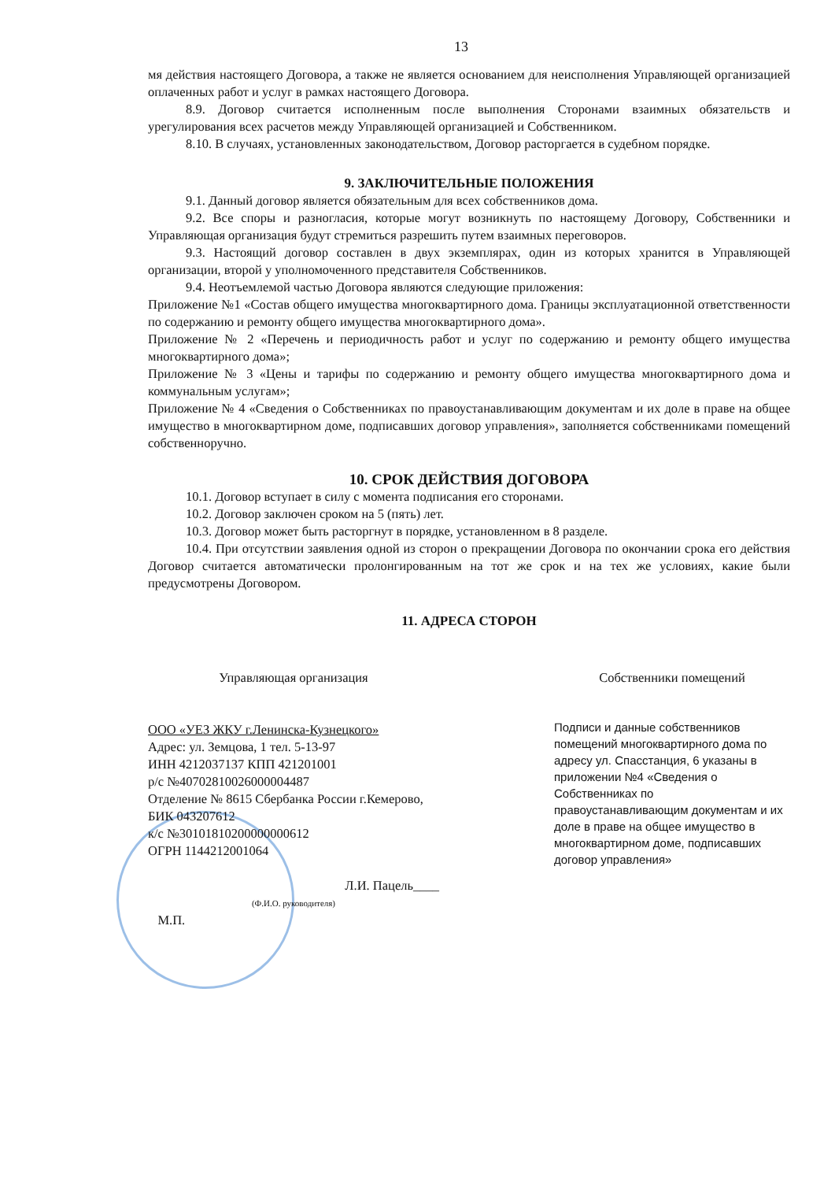13
мя действия настоящего Договора, а также не является основанием для неисполнения Управляющей организацией оплаченных работ и услуг в рамках настоящего Договора.
8.9. Договор считается исполненным после выполнения Сторонами взаимных обязательств и урегулирования всех расчетов между Управляющей организацией и Собственником.
8.10. В случаях, установленных законодательством, Договор расторгается в судебном порядке.
9. ЗАКЛЮЧИТЕЛЬНЫЕ ПОЛОЖЕНИЯ
9.1. Данный договор является обязательным для всех собственников дома.
9.2. Все споры и разногласия, которые могут возникнуть по настоящему Договору, Собственники и Управляющая организация будут стремиться разрешить путем взаимных переговоров.
9.3. Настоящий договор составлен в двух экземплярах, один из которых хранится в Управляющей организации, второй у уполномоченного представителя Собственников.
9.4. Неотъемлемой частью Договора являются следующие приложения:
Приложение №1 «Состав общего имущества многоквартирного дома. Границы эксплуатационной ответственности по содержанию и ремонту общего имущества многоквартирного дома».
Приложение № 2 «Перечень и периодичность работ и услуг по содержанию и ремонту общего имущества многоквартирного дома»;
Приложение № 3 «Цены и тарифы по содержанию и ремонту общего имущества многоквартирного дома и коммунальным услугам»;
Приложение № 4 «Сведения о Собственниках по правоустанавливающим документам и их доле в праве на общее имущество в многоквартирном доме, подписавших договор управления», заполняется собственниками помещений собственноручно.
10. СРОК ДЕЙСТВИЯ ДОГОВОРА
10.1. Договор вступает в силу с момента подписания его сторонами.
10.2. Договор заключен сроком на 5 (пять) лет.
10.3. Договор может быть расторгнут в порядке, установленном в 8 разделе.
10.4. При отсутствии заявления одной из сторон о прекращении Договора по окончании срока его действия Договор считается автоматически пролонгированным на тот же срок и на тех же условиях, какие были предусмотрены Договором.
11. АДРЕСА СТОРОН
Управляющая организация
ООО «УЕЗ ЖКУ г.Ленинска-Кузнецкого»
Адрес: ул. Земцова, 1 тел. 5-13-97
ИНН 4212037137 КПП 421201001
р/с №40702810026000004487
Отделение № 8615 Сбербанка России г.Кемерово,
БИК 043207612
к/с №30101810200000000612
ОГРН 1144212001064
Л.И. Пацель____
(Ф.И.О. руководителя)
М.П.
Собственники помещений
Подписи и данные собственников помещений многоквартирного дома по адресу ул. Спасстанция, 6 указаны в приложении №4 «Сведения о Собственниках по правоустанавливающим документам и их доле в праве на общее имущество в многоквартирном доме, подписавших договор управления»